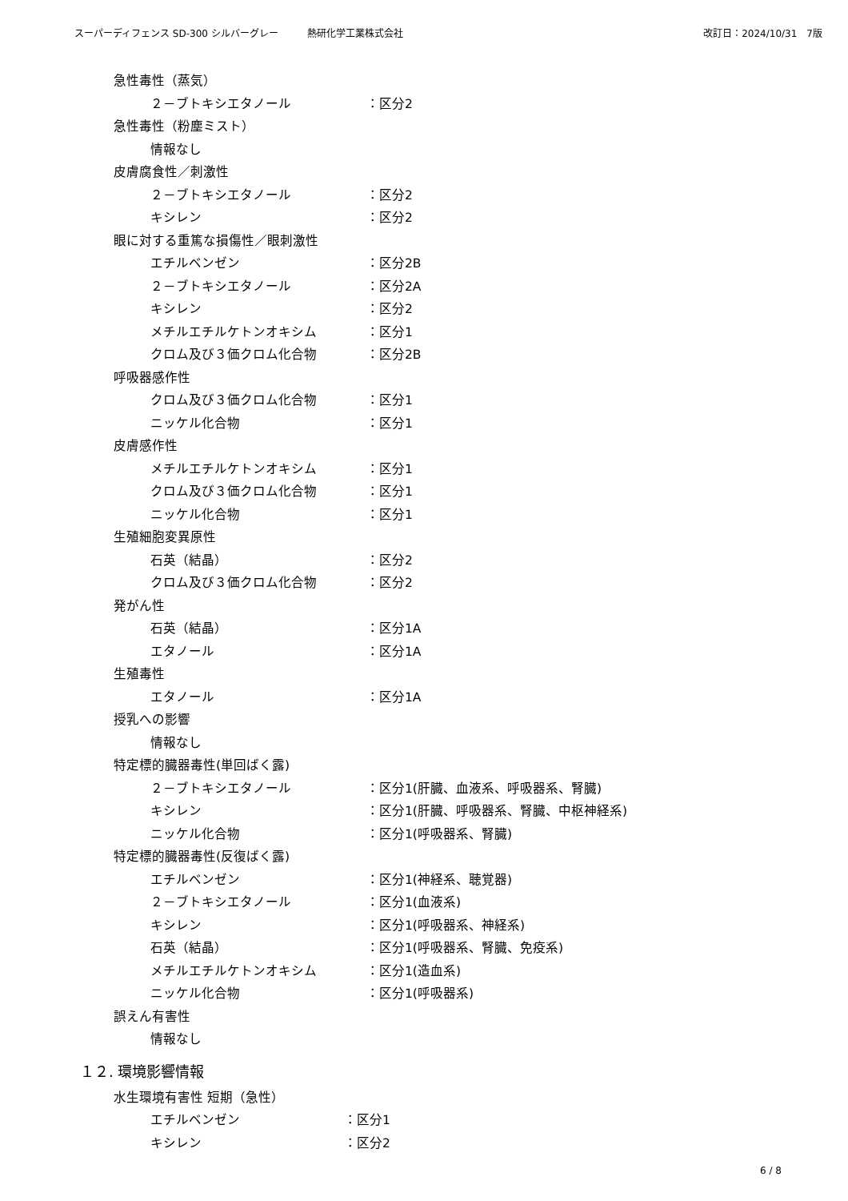スーパーディフェンス SD-300 シルバーグレー　　　熱研化学工業株式会社 改訂日：2024/10/31　7版
急性毒性（蒸気）
２－ブトキシエタノール ：区分2
急性毒性（粉塵ミスト）
情報なし
皮膚腐食性／刺激性
２－ブトキシエタノール ：区分2
キシレン ：区分2
眼に対する重篤な損傷性／眼刺激性
エチルベンゼン ：区分2B
２－ブトキシエタノール ：区分2A
キシレン ：区分2
メチルエチルケトンオキシム ：区分1
クロム及び３価クロム化合物 ：区分2B
呼吸器感作性
クロム及び３価クロム化合物 ：区分1
ニッケル化合物 ：区分1
皮膚感作性
メチルエチルケトンオキシム ：区分1
クロム及び３価クロム化合物 ：区分1
ニッケル化合物 ：区分1
生殖細胞変異原性
石英（結晶） ：区分2
クロム及び３価クロム化合物 ：区分2
発がん性
石英（結晶） ：区分1A
エタノール ：区分1A
生殖毒性
エタノール ：区分1A
授乳への影響
情報なし
特定標的臓器毒性(単回ばく露)
２－ブトキシエタノール ：区分1(肝臓、血液系、呼吸器系、腎臓)
キシレン ：区分1(肝臓、呼吸器系、腎臓、中枢神経系)
ニッケル化合物 ：区分1(呼吸器系、腎臓)
特定標的臓器毒性(反復ばく露)
エチルベンゼン ：区分1(神経系、聴覚器)
２－ブトキシエタノール ：区分1(血液系)
キシレン ：区分1(呼吸器系、神経系)
石英（結晶） ：区分1(呼吸器系、腎臓、免疫系)
メチルエチルケトンオキシム ：区分1(造血系)
ニッケル化合物 ：区分1(呼吸器系)
誤えん有害性
情報なし
１２. 環境影響情報
水生環境有害性 短期（急性）
エチルベンゼン ：区分1
キシレン ：区分2
6 / 8